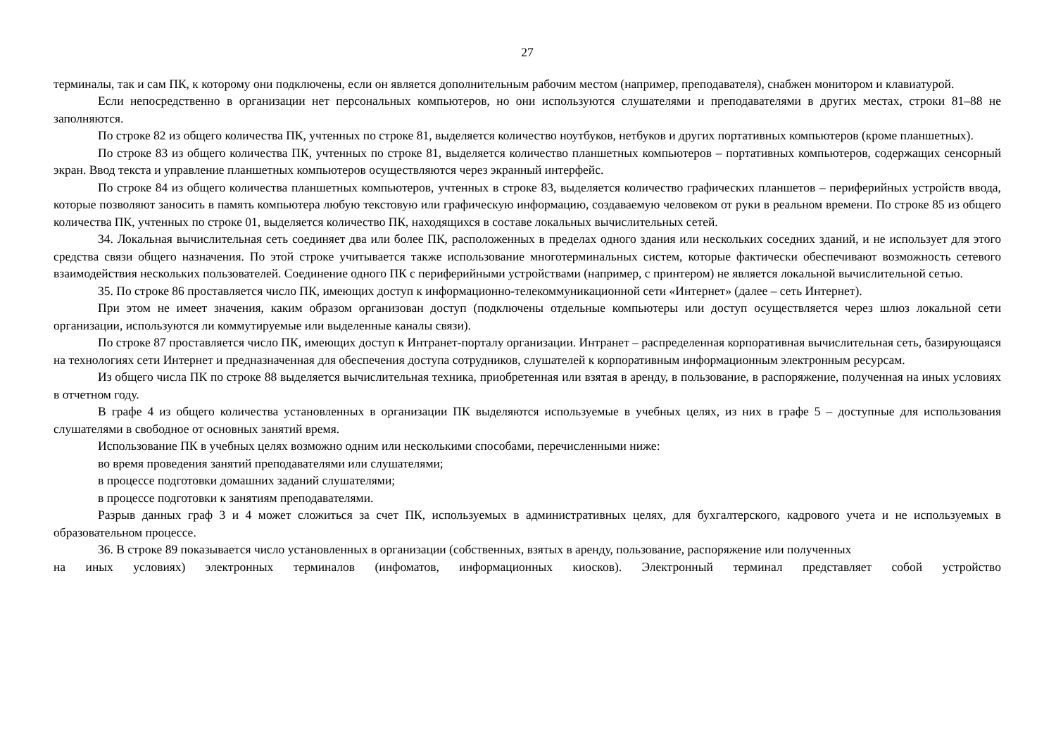27
терминалы, так и сам ПК, к которому они подключены, если он является дополнительным рабочим местом (например, преподавателя), снабжен монитором и клавиатурой.
Если непосредственно в организации нет персональных компьютеров, но они используются слушателями и преподавателями в других местах, строки 81–88 не заполняются.
По строке 82 из общего количества ПК, учтенных по строке 81, выделяется количество ноутбуков, нетбуков и других портативных компьютеров (кроме планшетных).
По строке 83 из общего количества ПК, учтенных по строке 81, выделяется количество планшетных компьютеров – портативных компьютеров, содержащих сенсорный экран. Ввод текста и управление планшетных компьютеров осуществляются через экранный интерфейс.
По строке 84 из общего количества планшетных компьютеров, учтенных в строке 83, выделяется количество графических планшетов – периферийных устройств ввода, которые позволяют заносить в память компьютера любую текстовую или графическую информацию, создаваемую человеком от руки в реальном времени. По строке 85 из общего количества ПК, учтенных по строке 01, выделяется количество ПК, находящихся в составе локальных вычислительных сетей.
34. Локальная вычислительная сеть соединяет два или более ПК, расположенных в пределах одного здания или нескольких соседних зданий, и не использует для этого средства связи общего назначения. По этой строке учитывается также использование многотерминальных систем, которые фактически обеспечивают возможность сетевого взаимодействия нескольких пользователей. Соединение одного ПК с периферийными устройствами (например, с принтером) не является локальной вычислительной сетью.
35. По строке 86 проставляется число ПК, имеющих доступ к информационно-телекоммуникационной сети «Интернет» (далее – сеть Интернет).
При этом не имеет значения, каким образом организован доступ (подключены отдельные компьютеры или доступ осуществляется через шлюз локальной сети организации, используются ли коммутируемые или выделенные каналы связи).
По строке 87 проставляется число ПК, имеющих доступ к Интранет-порталу организации. Интранет – распределенная корпоративная вычислительная сеть, базирующаяся на технологиях сети Интернет и предназначенная для обеспечения доступа сотрудников, слушателей к корпоративным информационным электронным ресурсам.
Из общего числа ПК по строке 88 выделяется вычислительная техника, приобретенная или взятая в аренду, в пользование, в распоряжение, полученная на иных условиях в отчетном году.
В графе 4 из общего количества установленных в организации ПК выделяются используемые в учебных целях, из них в графе 5 – доступные для использования слушателями в свободное от основных занятий время.
Использование ПК в учебных целях возможно одним или несколькими способами, перечисленными ниже:
во время проведения занятий преподавателями или слушателями;
в процессе подготовки домашних заданий слушателями;
в процессе подготовки к занятиям преподавателями.
Разрыв данных граф 3 и 4 может сложиться за счет ПК, используемых в административных целях, для бухгалтерского, кадрового учета и не используемых в образовательном процессе.
36. В строке 89 показывается число установленных в организации (собственных, взятых в аренду, пользование, распоряжение или полученных
на иных условиях) электронных терминалов (инфоматов, информационных киосков). Электронный терминал представляет собой устройство